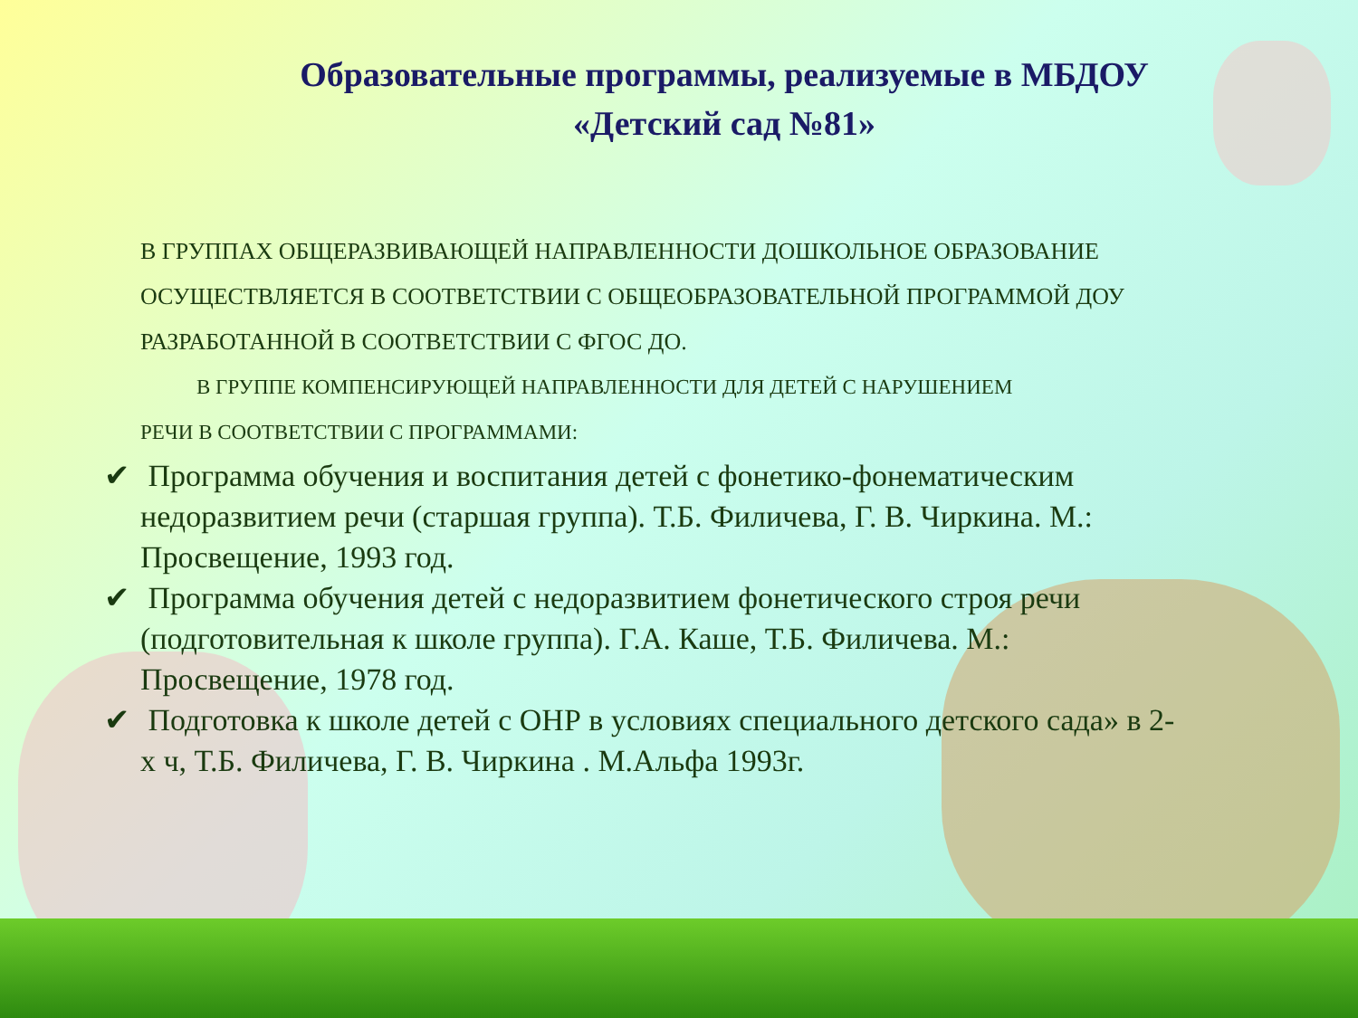Образовательные программы, реализуемые в МБДОУ
«Детский сад №81»
В ГРУППАХ ОБЩЕРАЗВИВАЮЩЕЙ НАПРАВЛЕННОСТИ ДОШКОЛЬНОЕ ОБРАЗОВАНИЕ ОСУЩЕСТВЛЯЕТСЯ В СООТВЕТСТВИИ С ОБЩЕОБРАЗОВАТЕЛЬНОЙ ПРОГРАММОЙ ДОУ РАЗРАБОТАННОЙ В СООТВЕТСТВИИ С ФГОС ДО.
В ГРУППЕ КОМПЕНСИРУЮЩЕЙ НАПРАВЛЕННОСТИ ДЛЯ ДЕТЕЙ С НАРУШЕНИЕМ
РЕЧИ В СООТВЕТСТВИИ С ПРОГРАММАМИ:
✔ Программа обучения и воспитания детей с фонетико-фонематическим недоразвитием речи (старшая группа). Т.Б. Филичева, Г. В. Чиркина. М.: Просвещение, 1993 год.
✔ Программа обучения детей с недоразвитием фонетического строя речи (подготовительная к школе группа). Г.А. Каше, Т.Б. Филичева. М.: Просвещение, 1978 год.
✔ Подготовка к школе детей с ОНР в условиях специального детского сада» в 2-х ч, Т.Б. Филичева, Г. В. Чиркина . М.Альфа 1993г.